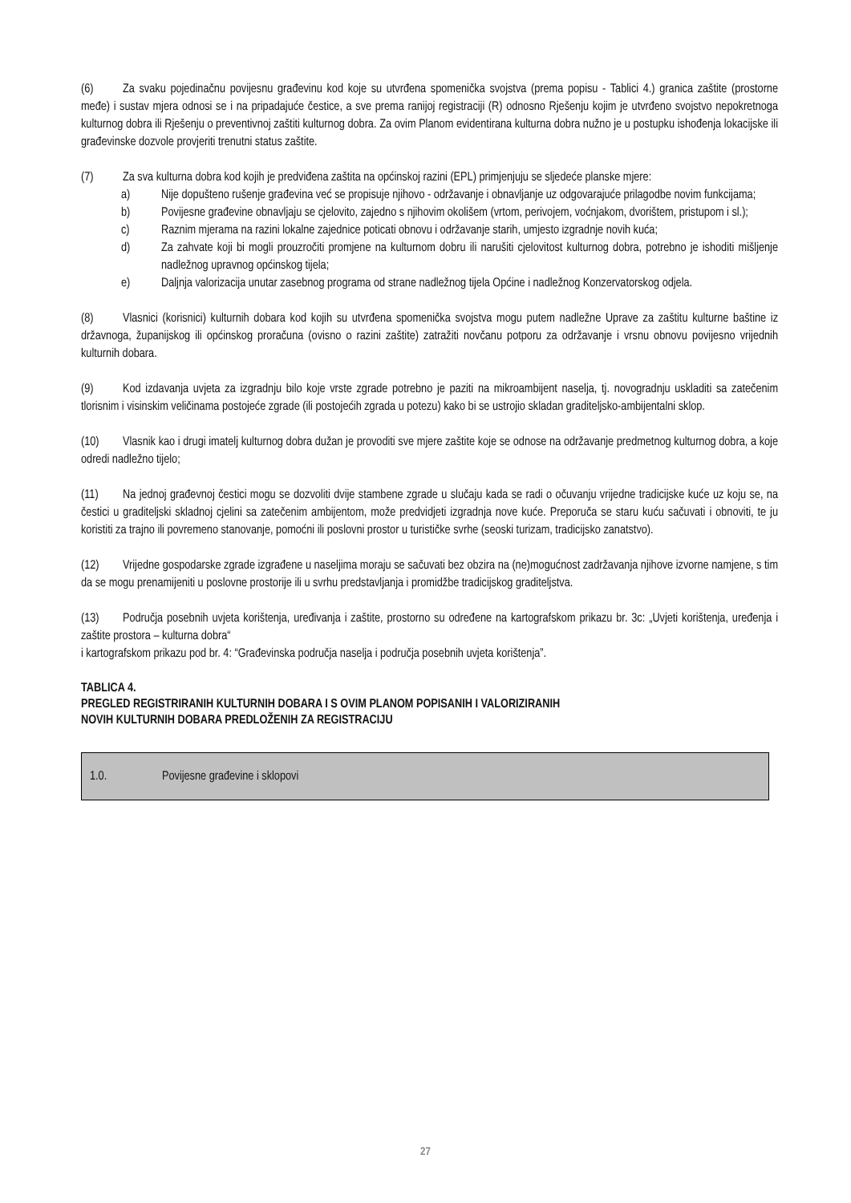(6) Za svaku pojedinačnu povijesnu građevinu kod koje su utvrđena spomenička svojstva (prema popisu - Tablici 4.) granica zaštite (prostorne međe) i sustav mjera odnosi se i na pripadajuće čestice, a sve prema ranijoj registraciji (R) odnosno Rješenju kojim je utvrđeno svojstvo nepokretnoga kulturnog dobra ili Rješenju o preventivnoj zaštiti kulturnog dobra. Za ovim Planom evidentirana kulturna dobra nužno je u postupku ishođenja lokacijske ili građevinske dozvole provjeriti trenutni status zaštite.
(7) Za sva kulturna dobra kod kojih je predviđena zaštita na općinskoj razini (EPL) primjenjuju se sljedeće planske mjere:
a) Nije dopušteno rušenje građevina već se propisuje njihovo - održavanje i obnavljanje uz odgovarajuće prilagodbe novim funkcijama;
b) Povijesne građevine obnavljaju se cjelovito, zajedno s njihovim okolišem (vrtom, perivojem, voćnjakom, dvorištem, pristupom i sl.);
c) Raznim mjerama na razini lokalne zajednice poticati obnovu i održavanje starih, umjesto izgradnje novih kuća;
d) Za zahvate koji bi mogli prouzročiti promjene na kulturnom dobru ili narušiti cjelovitost kulturnog dobra, potrebno je ishoditi mišljenje nadležnog upravnog općinskog tijela;
e) Daljnja valorizacija unutar zasebnog programa od strane nadležnog tijela Općine i nadležnog Konzervatorskog odjela.
(8) Vlasnici (korisnici) kulturnih dobara kod kojih su utvrđena spomenička svojstva mogu putem nadležne Uprave za zaštitu kulturne baštine iz državnoga, županijskog ili općinskog proračuna (ovisno o razini zaštite) zatražiti novčanu potporu za održavanje i vrsnu obnovu povijesno vrijednih kulturnih dobara.
(9) Kod izdavanja uvjeta za izgradnju bilo koje vrste zgrade potrebno je paziti na mikroambijent naselja, tj. novogradnju uskladiti sa zatečenim tlorisnim i visinskim veličinama postojeće zgrade (ili postojećih zgrada u potezu) kako bi se ustrojio skladan graditeljsko-ambijentalni sklop.
(10) Vlasnik kao i drugi imatelj kulturnog dobra dužan je provoditi sve mjere zaštite koje se odnose na održavanje predmetnog kulturnog dobra, a koje odredi nadležno tijelo;
(11) Na jednoj građevnoj čestici mogu se dozvoliti dvije stambene zgrade u slučaju kada se radi o očuvanju vrijedne tradicijske kuće uz koju se, na čestici u graditeljski skladnoj cjelini sa zatečenim ambijentom, može predvidjeti izgradnja nove kuće. Preporuča se staru kuću sačuvati i obnoviti, te ju koristiti za trajno ili povremeno stanovanje, pomoćni ili poslovni prostor u turističke svrhe (seoski turizam, tradicijsko zanatstvo).
(12) Vrijedne gospodarske zgrade izgrađene u naseljima moraju se sačuvati bez obzira na (ne)mogućnost zadržavanja njihove izvorne namjene, s tim da se mogu prenamijeniti u poslovne prostorije ili u svrhu predstavljanja i promidžbe tradicijskog graditeljstva.
(13) Područja posebnih uvjeta korištenja, uređivanja i zaštite, prostorno su određene na kartografskom prikazu br. 3c: „Uvjeti korištenja, uređenja i zaštite prostora – kulturna dobra“
i kartografskom prikazu pod br. 4: “Građevinska područja naselja i područja posebnih uvjeta korištenja”.
TABLICA 4.
PREGLED REGISTRIRANIH KULTURNIH DOBARA I S OVIM PLANOM POPISANIH I VALORIZIRANIH
NOVIH KULTURNIH DOBARA PREDLOŽENIH ZA REGISTRACIJU
| 1.0. | Povijesne građevine i sklopovi |
27